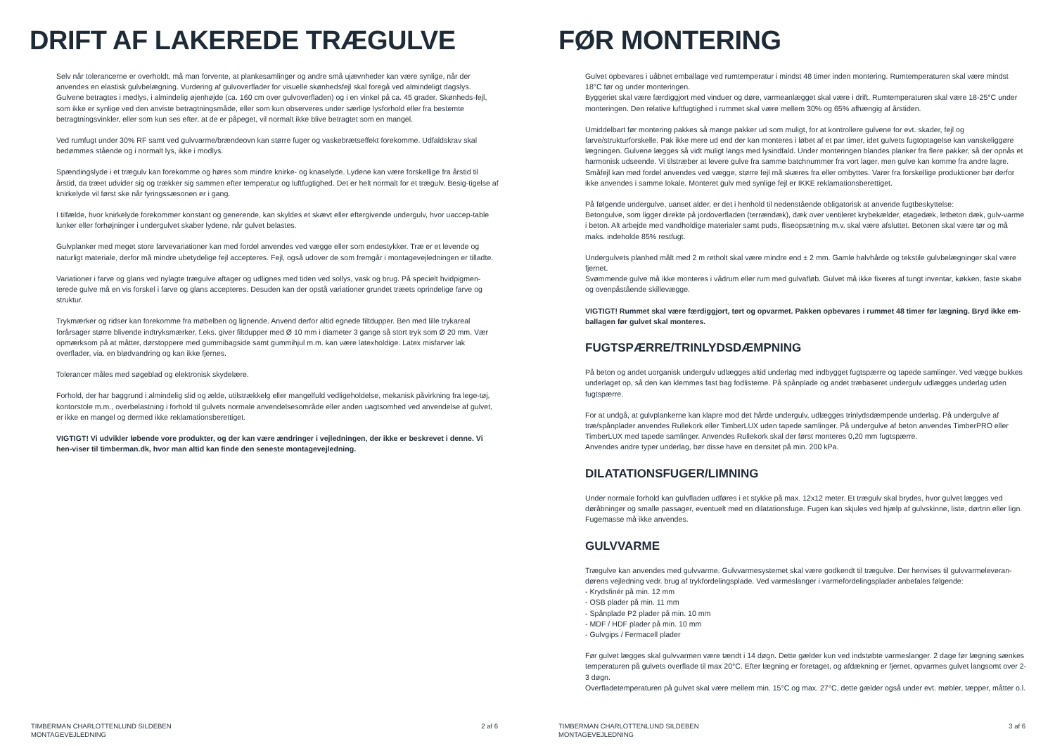DRIFT AF LAKEREDE TRÆGULVE
Selv når tolerancerne er overholdt, må man forvente, at plankesamlinger og andre små ujævnheder kan være synlige, når der anvendes en elastisk gulvbelægning. Vurdering af gulvoverflader for visuelle skønhedsfejl skal foregå ved almindeligt dagslys. Gulvene betragtes i medlys, i almindelig øjenhøjde (ca. 160 cm over gulvoverfladen) og i en vinkel på ca. 45 grader. Skønheds-fejl, som ikke er synlige ved den anviste betragtningsmåde, eller som kun observeres under særlige lysforhold eller fra bestemte betragtningsvinkler, eller som kun ses efter, at de er påpeget, vil normalt ikke blive betragtet som en mangel.
Ved rumfugt under 30% RF samt ved gulvvarme/brændeovn kan større fuger og vaskebrætseffekt forekomme. Udfaldskrav skal bedømmes stående og i normalt lys, ikke i modlys.
Spændingslyde i et trægulv kan forekomme og høres som mindre knirke- og knaselyde. Lydene kan være forskellige fra årstid til årstid, da træet udvider sig og trækker sig sammen efter temperatur og luftfugtighed. Det er helt normalt for et trægulv. Besig-tigelse af knirkelyde vil først ske når fyringssæsonen er i gang.
I tilfælde, hvor knirkelyde forekommer konstant og generende, kan skyldes et skævt eller eftergivende undergulv, hvor uaccep-table lunker eller forhøjninger i undergulvet skaber lydene, når gulvet belastes.
Gulvplanker med meget store farvevariationer kan med fordel anvendes ved vægge eller som endestykker. Træ er et levende og naturligt materiale, derfor må mindre ubetydelige fejl accepteres. Fejl, også udover de som fremgår i montagevejledningen er tilladte.
Variationer i farve og glans ved nylagte trægulve aftager og udlignes med tiden ved sollys, vask og brug. På specielt hvidpigmen-terede gulve må en vis forskel i farve og glans accepteres. Desuden kan der opstå variationer grundet træets oprindelige farve og struktur.
Trykmærker og ridser kan forekomme fra møbelben og lignende. Anvend derfor altid egnede filtdupper. Ben med lille trykareal forårsager større blivende indtryksmærker, f.eks. giver filtdupper med Ø 10 mm i diameter 3 gange så stort tryk som Ø 20 mm. Vær opmærksom på at måtter, dørstoppere med gummibagside samt gummihjul m.m. kan være latexholdige. Latex misfarver lak overflader, via. en blødvandring og kan ikke fjernes.
Tolerancer måles med søgeblad og elektronisk skydelære.
Forhold, der har baggrund i almindelig slid og ælde, utilstrækkelg eller mangelfuld vedligeholdelse, mekanisk påvirkning fra lege-tøj, kontorstole m.m., overbelastning i forhold til gulvets normale anvendelsesområde eller anden uagtsomhed ved anvendelse af gulvet, er ikke en mangel og dermed ikke reklamationsberettiget.
VIGTIGT! Vi udvikler løbende vore produkter, og der kan være ændringer i vejledningen, der ikke er beskrevet i denne. Vi hen-viser til timberman.dk, hvor man altid kan finde den seneste montagevejledning.
TIMBERMAN CHARLOTTENLUND SILDEBEN
MONTAGEVEJLEDNING
2 af 6
FØR MONTERING
Gulvet opbevares i uåbnet emballage ved rumtemperatur i mindst 48 timer inden montering. Rumtemperaturen skal være mindst 18°C før og under monteringen.
Byggeriet skal være færdiggjort med vinduer og døre, varmeanlægget skal være i drift. Rumtemperaturen skal være 18-25°C under monteringen. Den relative luftfugtighed i rummet skal være mellem 30% og 65% afhængig af årstiden.
Umiddelbart før montering pakkes så mange pakker ud som muligt, for at kontrollere gulvene for evt. skader, fejl og farve/strukturforskelle. Pak ikke mere ud end der kan monteres i løbet af et par timer, idet gulvets fugtoptagelse kan vanskeliggøre lægningen. Gulvene lægges så vidt muligt langs med lysindfald. Under monteringen blandes planker fra flere pakker, så der opnås et harmonisk udseende. Vi tilstræber at levere gulve fra samme batchnummer fra vort lager, men gulve kan komme fra andre lagre. Småfejl kan med fordel anvendes ved vægge, større fejl må skæres fra eller ombyttes. Varer fra forskellige produktioner bør derfor ikke anvendes i samme lokale. Monteret gulv med synlige fejl er IKKE reklamationsberettiget.
På følgende undergulve, uanset alder, er det i henhold til nedenstående obligatorisk at anvende fugtbeskyttelse:
Betongulve, som ligger direkte på jordoverfladen (terrændæk), dæk over ventileret krybekælder, etagedæk, letbeton dæk, gulv-varme i beton. Alt arbejde med vandholdige materialer samt puds, fliseopsætning m.v. skal være afsluttet. Betonen skal være tør og må maks. indeholde 85% restfugt.
Undergulvets planhed målt med 2 m retholt skal være mindre end ± 2 mm. Gamle halvhårde og tekstile gulvbelægninger skal være fjernet.
Svømmende gulve må ikke monteres i vådrum eller rum med gulvafløb. Gulvet må ikke fixeres af tungt inventar, køkken, faste skabe og ovenpåstående skillevægge.
VIGTIGT! Rummet skal være færdiggjort, tørt og opvarmet. Pakken opbevares i rummet 48 timer før lægning. Bryd ikke em-ballagen før gulvet skal monteres.
FUGTSPÆRRE/TRINLYDSDÆMPNING
På beton og andet uorganisk undergulv udlægges altid underlag med indbygget fugtspærre og tapede samlinger. Ved vægge bukkes underlaget op, så den kan klemmes fast bag fodlisterne. På spånplade og andet træbaseret undergulv udlægges underlag uden fugtspærre.
For at undgå, at gulvplankerne kan klapre mod det hårde undergulv, udlægges trinlydsdæmpende underlag. På undergulve af træ/spånplader anvendes Rullekork eller TimberLUX uden tapede samlinger. På undergulve af beton anvendes TimberPRO eller TimberLUX med tapede samlinger. Anvendes Rullekork skal der først monteres 0,20 mm fugtspærre.
Anvendes andre typer underlag, bør disse have en densitet på min. 200 kPa.
DILATATIONSFUGER/LIMNING
Under normale forhold kan gulvfladen udføres i et stykke på max. 12x12 meter. Et trægulv skal brydes, hvor gulvet lægges ved døråbninger og smalle passager, eventuelt med en dilatationsfuge. Fugen kan skjules ved hjælp af gulvskinne, liste, dørtrin eller lign. Fugemasse må ikke anvendes.
GULVVARME
Trægulve kan anvendes med gulvvarme. Gulvvarmesystemet skal være godkendt til trægulve. Der henvises til gulvvarmeleveran-dørens vejledning vedr. brug af trykfordelingsplade. Ved varmeslanger i varmefordelingsplader anbefales følgende:
- Krydsfinér på min. 12 mm
- OSB plader på min. 11 mm
- Spånplade P2 plader på min. 10 mm
- MDF / HDF plader på min. 10 mm
- Gulvgips / Fermacell plader
Før gulvet lægges skal gulvvarmen være tændt i 14 døgn. Dette gælder kun ved indstøbte varmeslanger. 2 dage før lægning sænkes temperaturen på gulvets overflade til max 20°C. Efter lægning er foretaget, og afdækning er fjernet, opvarmes gulvet langsomt over 2-3 døgn.
Overfladetemperaturen på gulvet skal være mellem min. 15°C og max. 27°C, dette gælder også under evt. møbler, tæpper, måtter o.l.
TIMBERMAN CHARLOTTENLUND SILDEBEN
MONTAGEVEJLEDNING
3 af 6